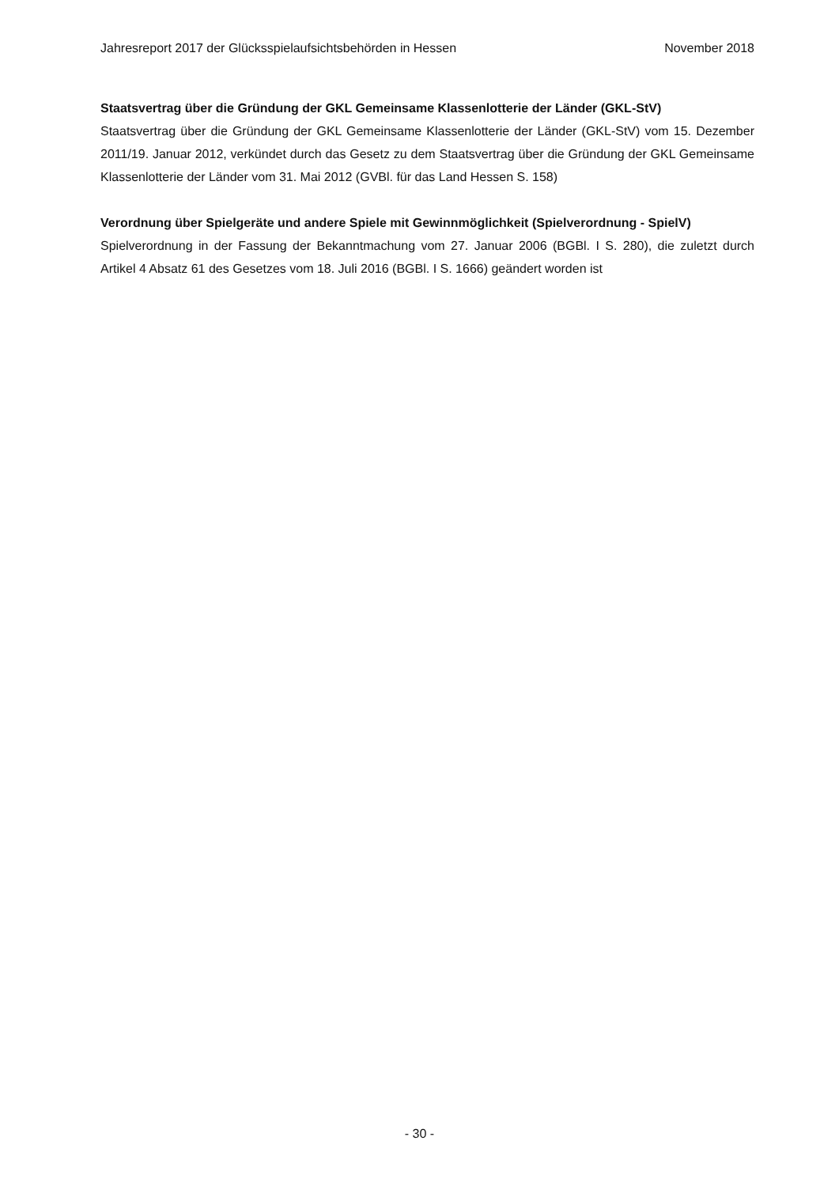Jahresreport 2017 der Glücksspielaufsichtsbehörden in Hessen November 2018
Staatsvertrag über die Gründung der GKL Gemeinsame Klassenlotterie der Länder (GKL-StV)
Staatsvertrag über die Gründung der GKL Gemeinsame Klassenlotterie der Länder (GKL-StV) vom 15. Dezember 2011/19. Januar 2012, verkündet durch das Gesetz zu dem Staatsvertrag über die Gründung der GKL Gemeinsame Klassenlotterie der Länder vom 31. Mai 2012 (GVBl. für das Land Hessen S. 158)
Verordnung über Spielgeräte und andere Spiele mit Gewinnmöglichkeit (Spielverordnung - SpielV)
Spielverordnung in der Fassung der Bekanntmachung vom 27. Januar 2006 (BGBl. I S. 280), die zuletzt durch Artikel 4 Absatz 61 des Gesetzes vom 18. Juli 2016 (BGBl. I S. 1666) geändert worden ist
- 30 -